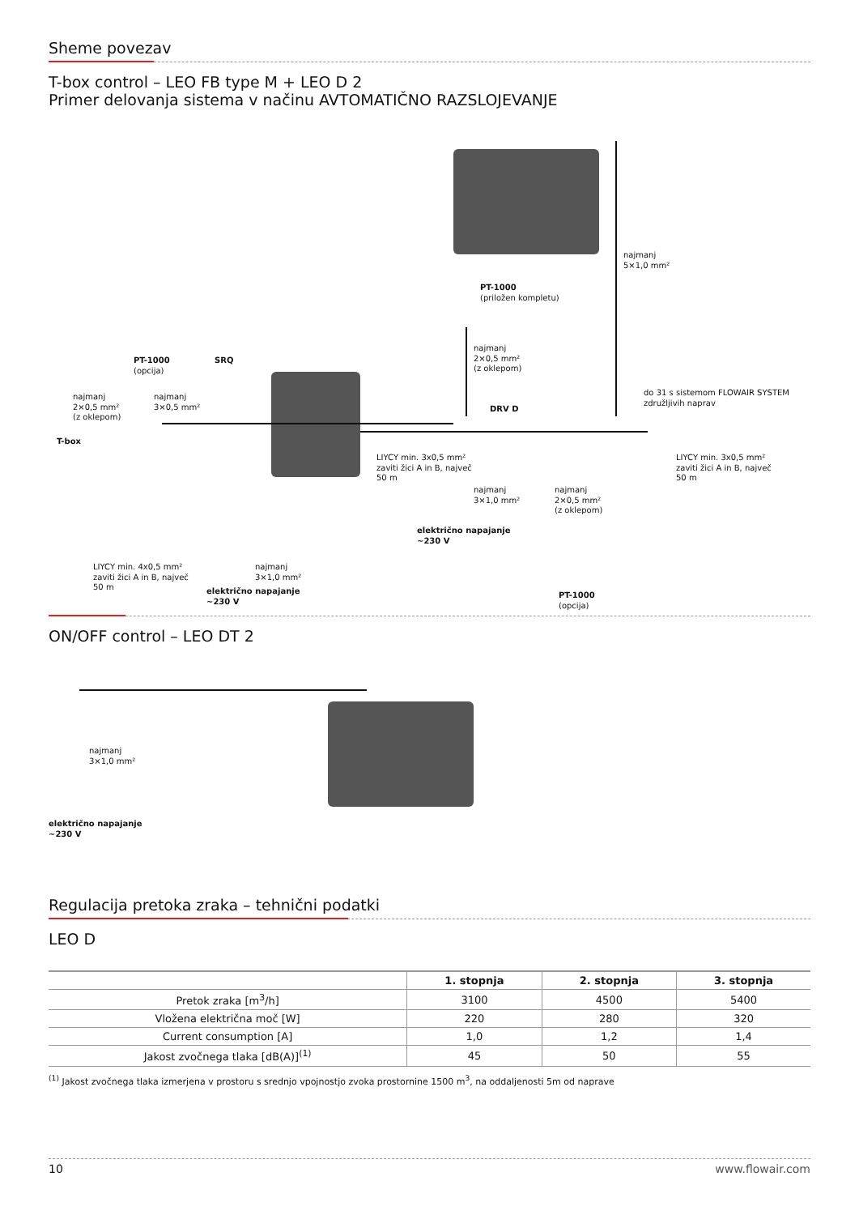Sheme povezav
T-box control – LEO FB type M + LEO D 2
Primer delovanja sistema v načinu AVTOMATIČNO RAZSLOJEVANJE
najmanj
5×1,0 mm²
PT-1000
(priložen kompletu)
najmanj
2×0,5 mm²
(z oklepom)
PT-1000
(opcija)
SRQ
najmanj
2×0,5 mm²
(z oklepom)
najmanj
3×0,5 mm²
DRV D
do 31 s sistemom FLOWAIR SYSTEM
združljivih naprav
T-box
LIYCY min. 3x0,5 mm²
zaviti žici A in B, največ
50 m
LIYCY min. 3x0,5 mm²
zaviti žici A in B, največ
50 m
najmanj
3×1,0 mm²
najmanj
2×0,5 mm²
(z oklepom)
električno napajanje
~230 V
LIYCY min. 4x0,5 mm²
zaviti žici A in B, največ
50 m
najmanj
3×1,0 mm²
električno napajanje
~230 V
PT-1000
(opcija)
ON/OFF control – LEO DT 2
najmanj
3×1,0 mm²
električno napajanje
~230 V
Regulacija pretoka zraka – tehnični podatki
LEO D
| | 1. stopnja | 2. stopnja | 3. stopnja |
| --- | --- | --- | --- |
| Pretok zraka [m<sup>3</sup>/h] | 3100 | 4500 | 5400 |
| Vložena električna moč [W] | 220 | 280 | 320 |
| Current consumption [A] | 1,0 | 1,2 | 1,4 |
| Jakost zvočnega tlaka [dB(A)]<sup>(1)</sup> | 45 | 50 | 55 |
<sup>(1)</sup> Jakost zvočnega tlaka izmerjena v prostoru s srednjo vpojnostjo zvoka prostornine 1500 m<sup>3</sup>, na oddaljenosti 5m od naprave
10 www.flowair.com